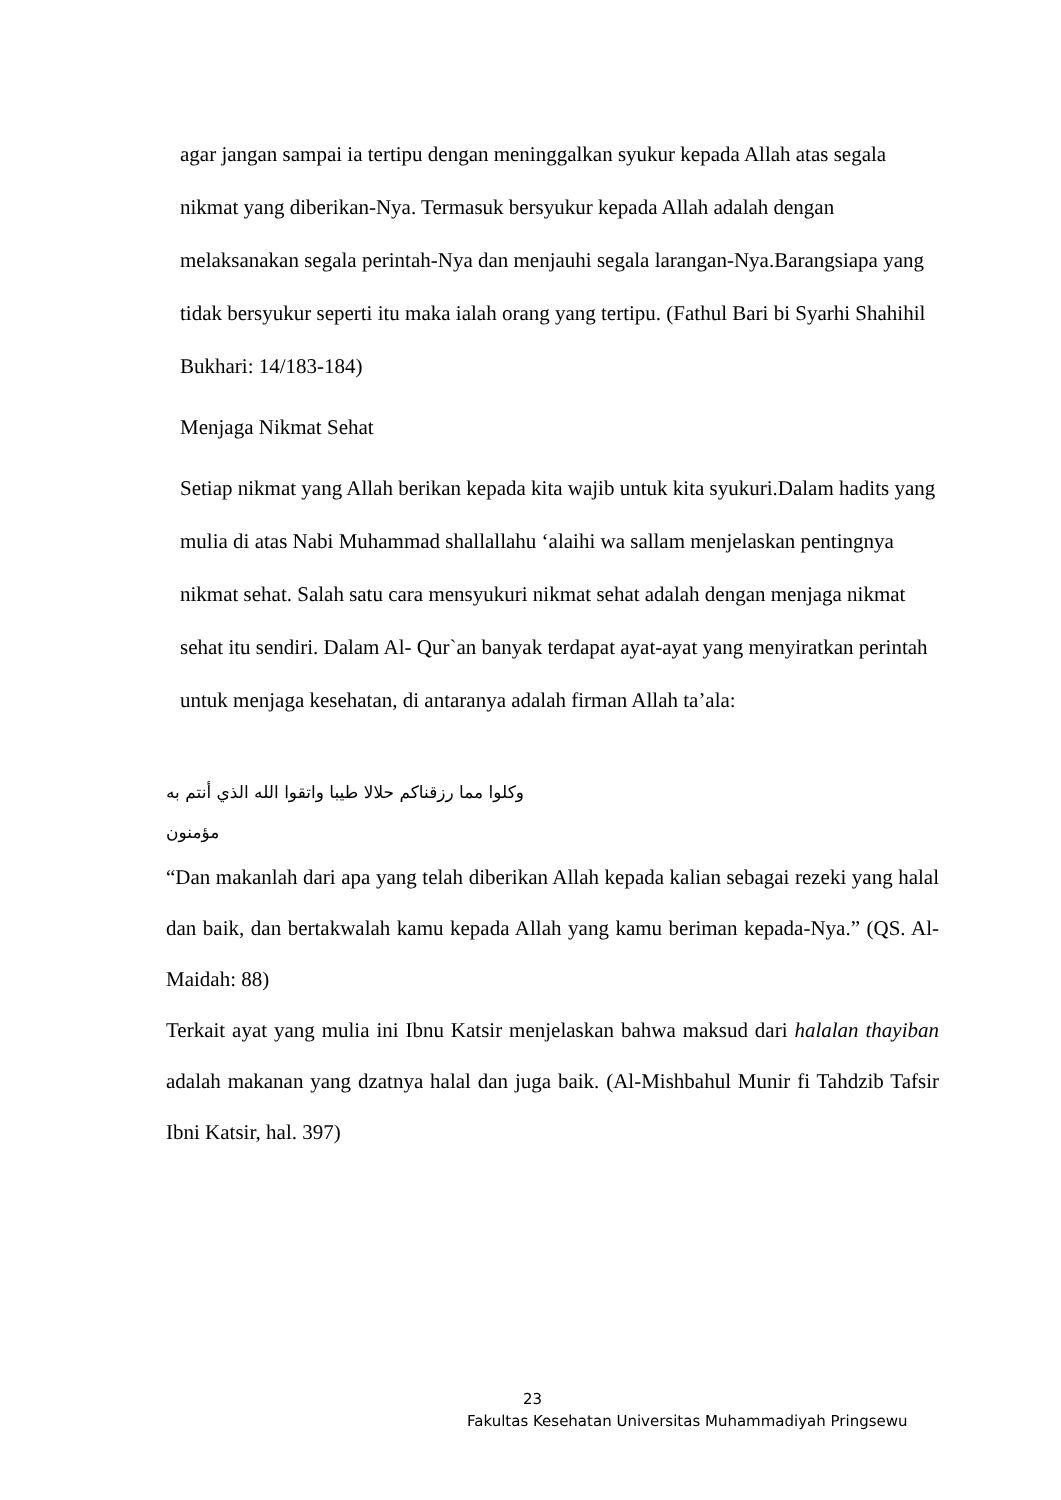agar jangan sampai ia tertipu dengan meninggalkan syukur kepada Allah atas segala nikmat yang diberikan-Nya. Termasuk bersyukur kepada Allah adalah dengan melaksanakan segala perintah-Nya dan menjauhi segala larangan-Nya.Barangsiapa yang tidak bersyukur seperti itu maka ialah orang yang tertipu. (Fathul Bari bi Syarhi Shahihil Bukhari: 14/183-184)
Menjaga Nikmat Sehat
Setiap nikmat yang Allah berikan kepada kita wajib untuk kita syukuri.Dalam hadits yang mulia di atas Nabi Muhammad shallallahu ‘alaihi wa sallam menjelaskan pentingnya nikmat sehat. Salah satu cara mensyukuri nikmat sehat adalah dengan menjaga nikmat sehat itu sendiri. Dalam Al- Qur`an banyak terdapat ayat-ayat yang menyiratkan perintah untuk menjaga kesehatan, di antaranya adalah firman Allah ta’ala:
وكلوا مما رزقناكم حلالا طيبا واتقوا الله الذي أنتم به مؤمنون
“Dan makanlah dari apa yang telah diberikan Allah kepada kalian sebagai rezeki yang halal dan baik, dan bertakwalah kamu kepada Allah yang kamu beriman kepada-Nya.” (QS. Al-Maidah: 88)
Terkait ayat yang mulia ini Ibnu Katsir menjelaskan bahwa maksud dari halalan thayiban adalah makanan yang dzatnya halal dan juga baik. (Al-Mishbahul Munir fi Tahdzib Tafsir Ibni Katsir, hal. 397)
23
Fakultas Kesehatan Universitas Muhammadiyah Pringsewu